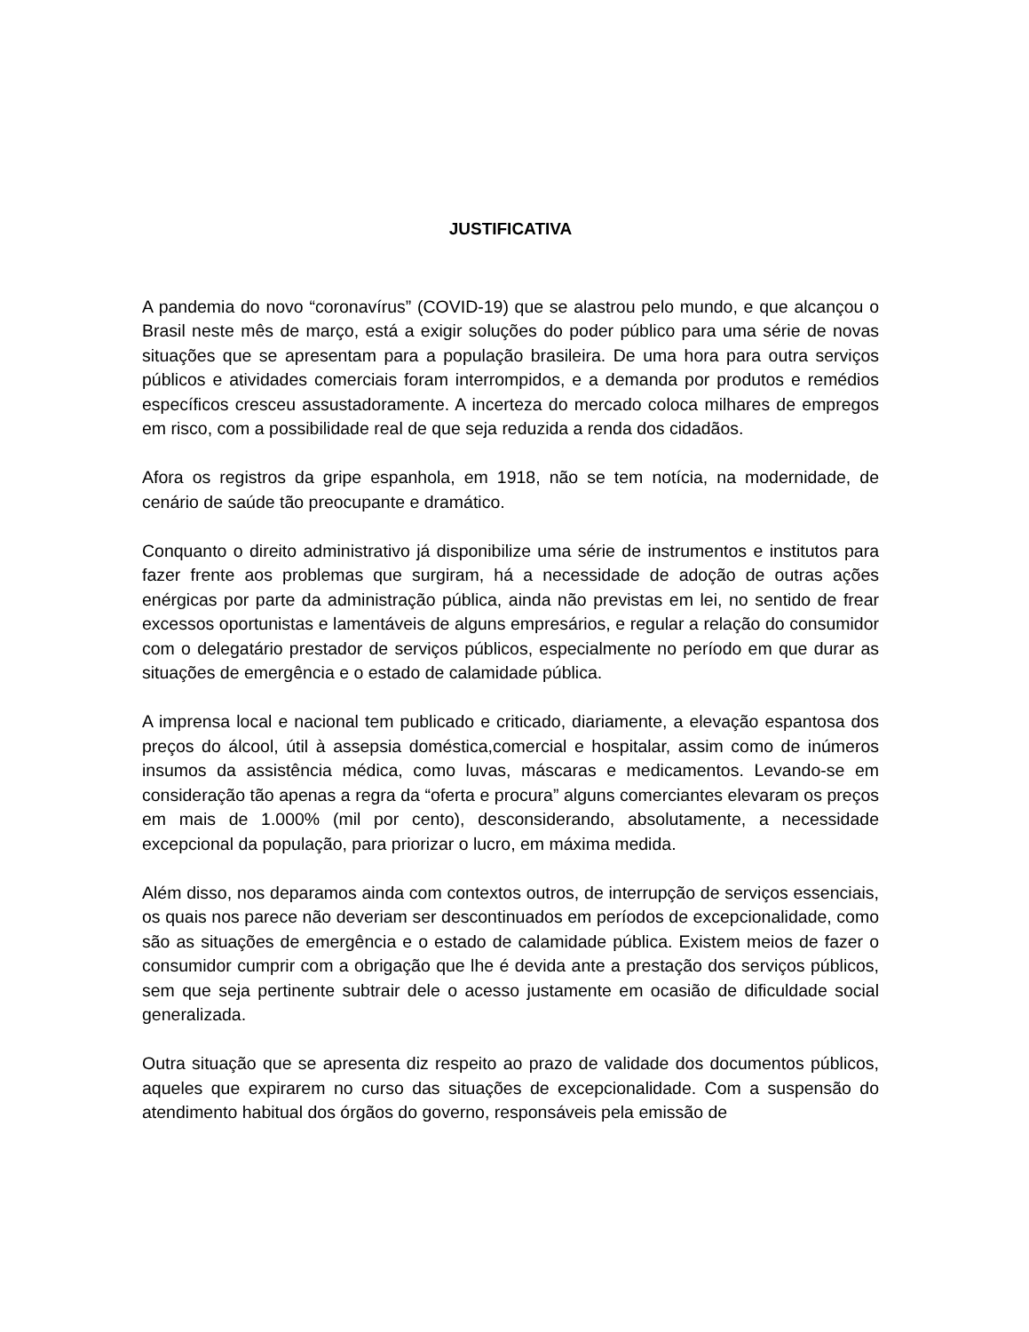JUSTIFICATIVA
A pandemia do novo “coronavírus” (COVID-19) que se alastrou pelo mundo, e que alcançou o Brasil neste mês de março, está a exigir soluções do poder público para uma série de novas situações que se apresentam para a população brasileira. De uma hora para outra serviços públicos e atividades comerciais foram interrompidos, e a demanda por produtos e remédios específicos cresceu assustadoramente. A incerteza do mercado coloca milhares de empregos em risco, com a possibilidade real de que seja reduzida a renda dos cidadãos.
Afora os registros da gripe espanhola, em 1918, não se tem notícia, na modernidade, de cenário de saúde tão preocupante e dramático.
Conquanto o direito administrativo já disponibilize uma série de instrumentos e institutos para fazer frente aos problemas que surgiram, há a necessidade de adoção de outras ações enérgicas por parte da administração pública, ainda não previstas em lei, no sentido de frear excessos oportunistas e lamentáveis de alguns empresários, e regular a relação do consumidor com o delegatário prestador de serviços públicos, especialmente no período em que durar as situações de emergência e o estado de calamidade pública.
A imprensa local e nacional tem publicado e criticado, diariamente, a elevação espantosa dos preços do álcool, útil à assepsia doméstica,comercial e hospitalar, assim como de inúmeros insumos da assistência médica, como luvas, máscaras e medicamentos. Levando-se em consideração tão apenas a regra da “oferta e procura” alguns comerciantes elevaram os preços em mais de 1.000% (mil por cento), desconsiderando, absolutamente, a necessidade excepcional da população, para priorizar o lucro, em máxima medida.
Além disso, nos deparamos ainda com contextos outros, de interrupção de serviços essenciais, os quais nos parece não deveriam ser descontinuados em períodos de excepcionalidade, como são as situações de emergência e o estado de calamidade pública. Existem meios de fazer o consumidor cumprir com a obrigação que lhe é devida ante a prestação dos serviços públicos, sem que seja pertinente subtrair dele o acesso justamente em ocasião de dificuldade social generalizada.
Outra situação que se apresenta diz respeito ao prazo de validade dos documentos públicos, aqueles que expirarem no curso das situações de excepcionalidade. Com a suspensão do atendimento habitual dos órgãos do governo, responsáveis pela emissão de